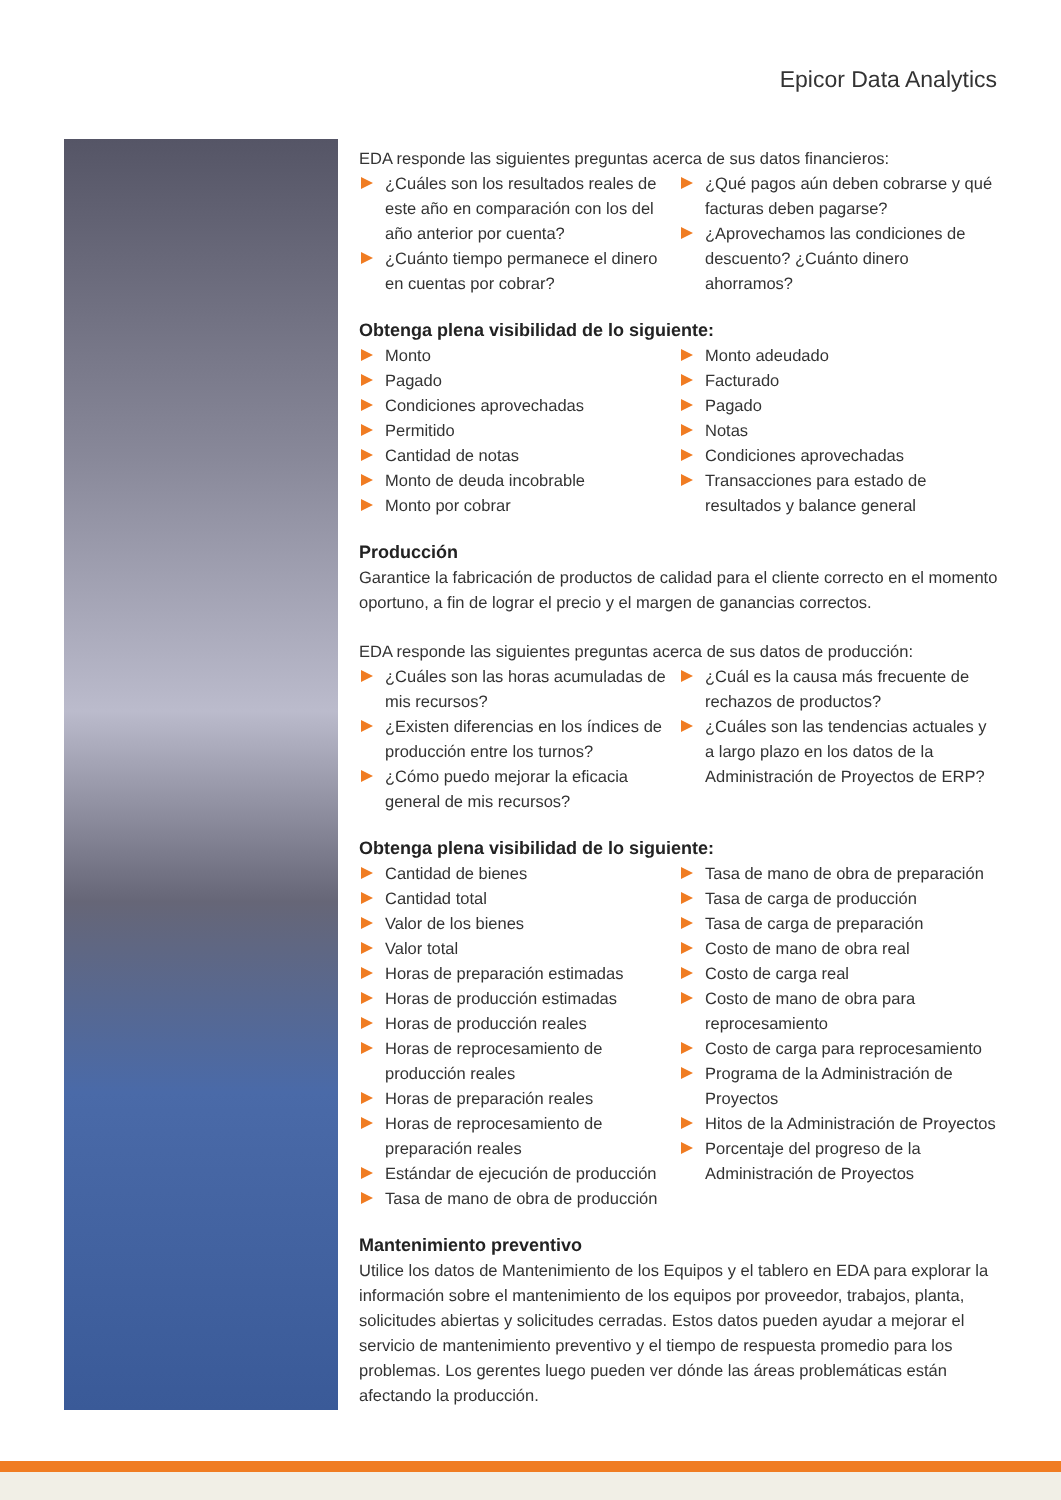Epicor Data Analytics
EDA responde las siguientes preguntas acerca de sus datos financieros:
¿Cuáles son los resultados reales de este año en comparación con los del año anterior por cuenta?
¿Cuánto tiempo permanece el dinero en cuentas por cobrar?
¿Qué pagos aún deben cobrarse y qué facturas deben pagarse?
¿Aprovechamos las condiciones de descuento? ¿Cuánto dinero ahorramos?
Obtenga plena visibilidad de lo siguiente:
Monto
Pagado
Condiciones aprovechadas
Permitido
Cantidad de notas
Monto de deuda incobrable
Monto por cobrar
Monto adeudado
Facturado
Pagado
Notas
Condiciones aprovechadas
Transacciones para estado de resultados y balance general
Producción
Garantice la fabricación de productos de calidad para el cliente correcto en el momento oportuno, a fin de lograr el precio y el margen de ganancias correctos.
EDA responde las siguientes preguntas acerca de sus datos de producción:
¿Cuáles son las horas acumuladas de mis recursos?
¿Existen diferencias en los índices de producción entre los turnos?
¿Cómo puedo mejorar la eficacia general de mis recursos?
¿Cuál es la causa más frecuente de rechazos de productos?
¿Cuáles son las tendencias actuales y a largo plazo en los datos de la Administración de Proyectos de ERP?
Obtenga plena visibilidad de lo siguiente:
Cantidad de bienes
Cantidad total
Valor de los bienes
Valor total
Horas de preparación estimadas
Horas de producción estimadas
Horas de producción reales
Horas de reprocesamiento de producción reales
Horas de preparación reales
Horas de reprocesamiento de preparación reales
Estándar de ejecución de producción
Tasa de mano de obra de producción
Tasa de mano de obra de preparación
Tasa de carga de producción
Tasa de carga de preparación
Costo de mano de obra real
Costo de carga real
Costo de mano de obra para reprocesamiento
Costo de carga para reprocesamiento
Programa de la Administración de Proyectos
Hitos de la Administración de Proyectos
Porcentaje del progreso de la Administración de Proyectos
Mantenimiento preventivo
Utilice los datos de Mantenimiento de los Equipos y el tablero en EDA para explorar la información sobre el mantenimiento de los equipos por proveedor, trabajos, planta, solicitudes abiertas y solicitudes cerradas. Estos datos pueden ayudar a mejorar el servicio de mantenimiento preventivo y el tiempo de respuesta promedio para los problemas. Los gerentes luego pueden ver dónde las áreas problemáticas están afectando la producción.